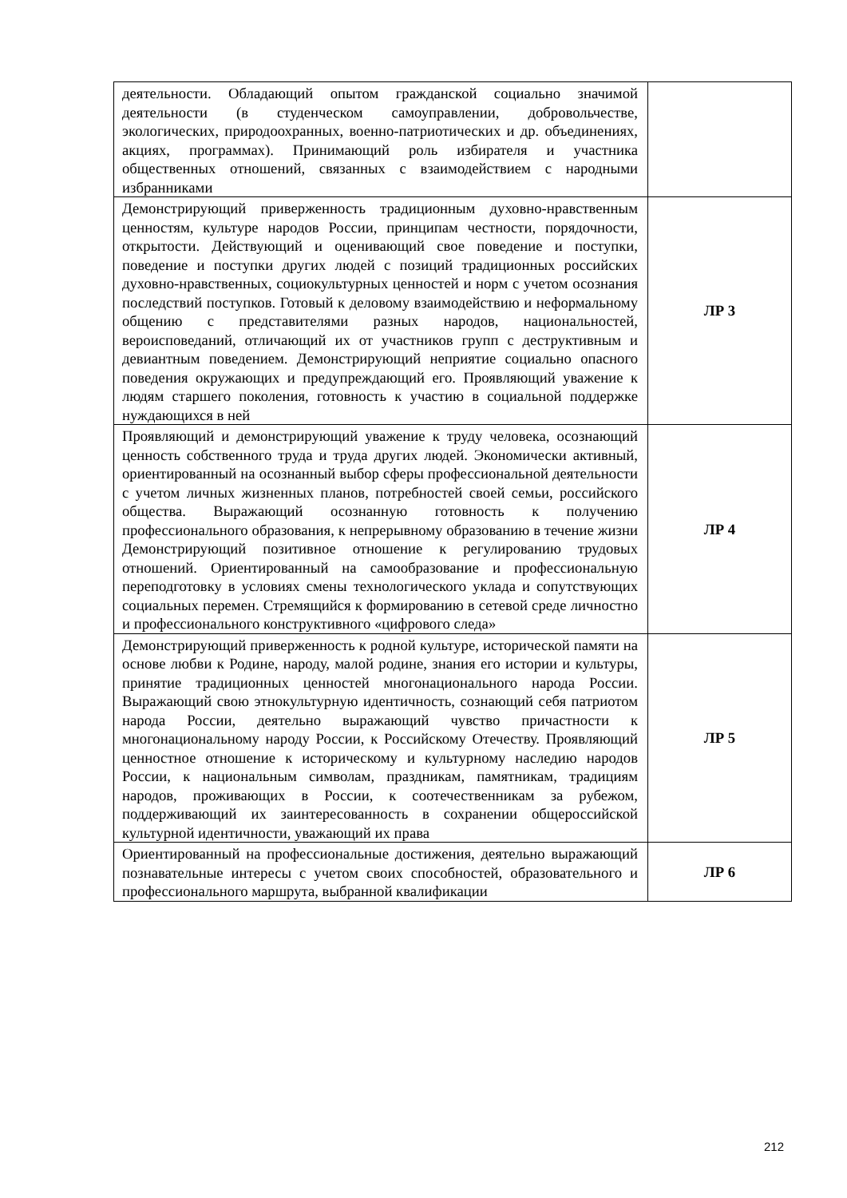| деятельности. Обладающий опытом гражданской социально значимой деятельности (в студенческом самоуправлении, добровольчестве, экологических, природоохранных, военно-патриотических и др. объединениях, акциях, программах). Принимающий роль избирателя и участника общественных отношений, связанных с взаимодействием с народными избранниками | |
| Демонстрирующий приверженность традиционным духовно-нравственным ценностям, культуре народов России, принципам честности, порядочности, открытости. Действующий и оценивающий свое поведение и поступки, поведение и поступки других людей с позиций традиционных российских духовно-нравственных, социокультурных ценностей и норм с учетом осознания последствий поступков. Готовый к деловому взаимодействию и неформальному общению с представителями разных народов, национальностей, вероисповеданий, отличающий их от участников групп с деструктивным и девиантным поведением. Демонстрирующий неприятие социально опасного поведения окружающих и предупреждающий его. Проявляющий уважение к людям старшего поколения, готовность к участию в социальной поддержке нуждающихся в ней | ЛР 3 |
| Проявляющий и демонстрирующий уважение к труду человека, осознающий ценность собственного труда и труда других людей. Экономически активный, ориентированный на осознанный выбор сферы профессиональной деятельности с учетом личных жизненных планов, потребностей своей семьи, российского общества. Выражающий осознанную готовность к получению профессионального образования, к непрерывному образованию в течение жизни Демонстрирующий позитивное отношение к регулированию трудовых отношений. Ориентированный на самообразование и профессиональную переподготовку в условиях смены технологического уклада и сопутствующих социальных перемен. Стремящийся к формированию в сетевой среде личностно и профессионального конструктивного «цифрового следа» | ЛР 4 |
| Демонстрирующий приверженность к родной культуре, исторической памяти на основе любви к Родине, народу, малой родине, знания его истории и культуры, принятие традиционных ценностей многонационального народа России. Выражающий свою этнокультурную идентичность, сознающий себя патриотом народа России, деятельно выражающий чувство причастности к многонациональному народу России, к Российскому Отечеству. Проявляющий ценностное отношение к историческому и культурному наследию народов России, к национальным символам, праздникам, памятникам, традициям народов, проживающих в России, к соотечественникам за рубежом, поддерживающий их заинтересованность в сохранении общероссийской культурной идентичности, уважающий их права | ЛР 5 |
| Ориентированный на профессиональные достижения, деятельно выражающий познавательные интересы с учетом своих способностей, образовательного и профессионального маршрута, выбранной квалификации | ЛР 6 |
212